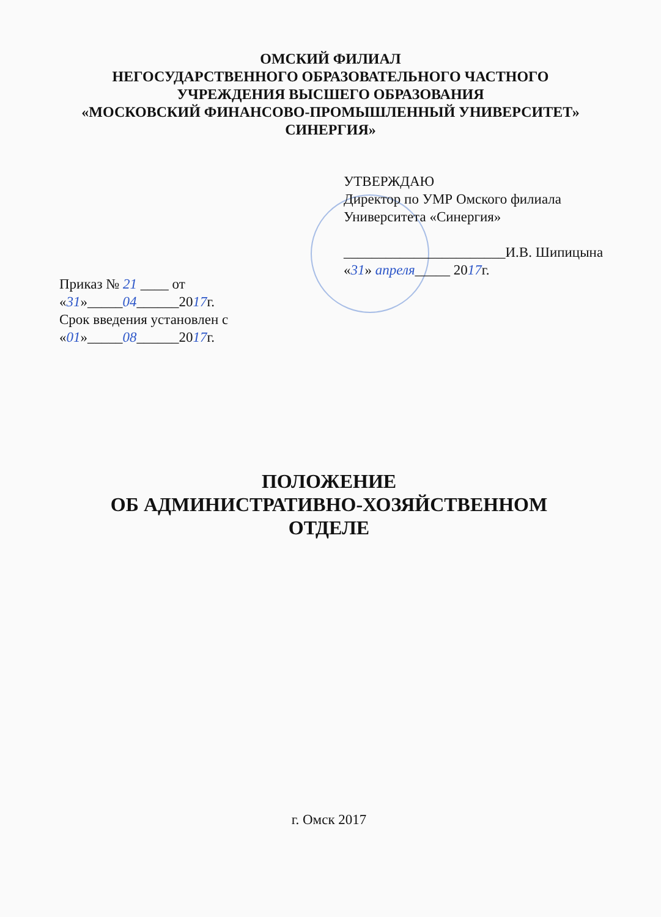ОМСКИЙ ФИЛИАЛ
НЕГОСУДАРСТВЕННОГО ОБРАЗОВАТЕЛЬНОГО ЧАСТНОГО
УЧРЕЖДЕНИЯ ВЫСШЕГО ОБРАЗОВАНИЯ
«МОСКОВСКИЙ ФИНАНСОВО-ПРОМЫШЛЕННЫЙ УНИВЕРСИТЕТ»
СИНЕРГИЯ»
УТВЕРЖДАЮ
Директор по УМР Омского филиала
Университета «Синергия»
_______________________И.В. Шипицына
«31» апреля_____ 2017г.
Приказ № 21 ____ от
«31»_____04______2017г.
Срок введения установлен с
«01»_____08______2017г.
ПОЛОЖЕНИЕ
ОБ АДМИНИСТРАТИВНО-ХОЗЯЙСТВЕННОМ
ОТДЕЛЕ
г. Омск 2017